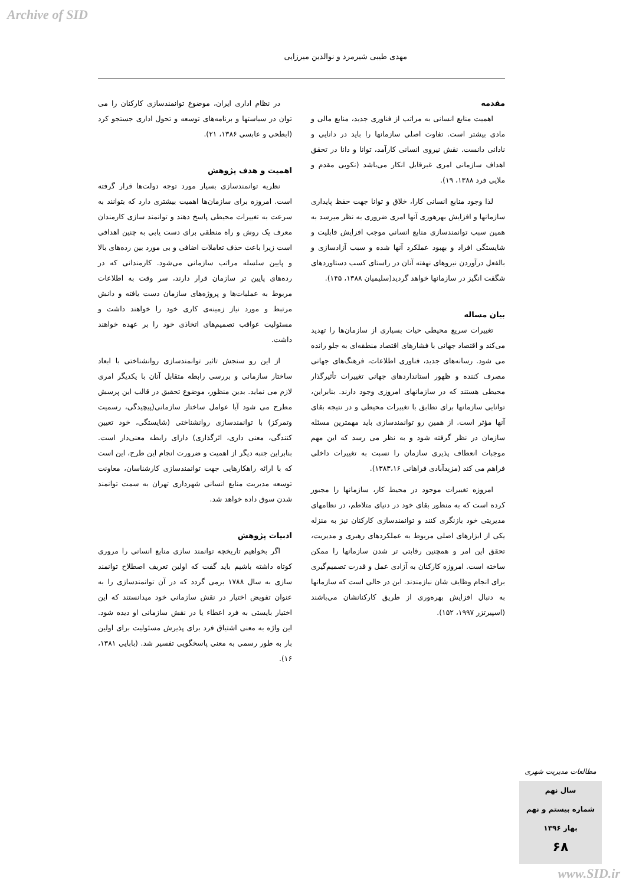Archive of SID
مهدی طیبی شیرمرد و نوالدین میرزایی
مقدمه
اهمیت منابع انسانی به مراتب از فناوری جدید، منابع مالی و مادی بیشتر است. تفاوت اصلی سازمانها را باید در دانایی و نادانی دانست. نقش نیروی انسانی کارآمد، توانا و دانا در تحقق اهداف سازمانی امری غیرقابل انکار می‌باشد (نکویی مقدم و ملایی فرد ۱۳۸۸، ۱۹).
لذا وجود منابع انسانی کارا، خلاق و توانا جهت حفظ پایداری سازمانها و افزایش بهرهوری آنها امری ضروری به نظر میرسد به همین سبب توانمندسازی منابع انسانی موجب افزایش قابلیت و شایستگی افراد و بهبود عملکرد آنها شده و سبب آزادسازی و بالفعل درآوردن نیروهای نهفته آنان در راستای کسب دستاوردهای شگفت انگیز در سازمانها خواهد گردید(سلیمیان ۱۳۸۸، ۱۴۵).
بیان مساله
تغییرات سریع محیطی حیات بسیاری از سازمان‌ها را تهدید می‌کند و اقتصاد جهانی با فشارهای اقتصاد منطقه‌ای به جلو رانده می شود. رسانه‌های جدید، فناوری اطلاعات، فرهنگ‌های جهانی مصرف کننده و ظهور استانداردهای جهانی تغییرات تأثیرگذار محیطی هستند که در سازمانهای امروزی وجود دارند. بنابراین، توانایی سازمانها برای تطابق با تغییرات محیطی و در نتیجه بقای آنها مؤثر است. از همین رو توانمندسازی باید مهمترین مسئله سازمان در نظر گرفته شود و به نظر می رسد که این مهم موجبات انعطاف پذیری سازمان را نسبت به تغییرات داخلی فراهم می کند (مزیدآبادی فراهانی ۱۳۸۳،۱۶).
امروزه تغییرات موجود در محیط کار، سازمانها را مجبور کرده است که به منظور بقای خود در دنیای متلاطم، در نظامهای مدیریتی خود بازنگری کنند و توانمندسازی کارکنان نیز به منزله یکی از ابزارهای اصلی مربوط به عملکردهای رهبری و مدیریت، تحقق این امر و همچنین رقابتی تر شدن سازمانها را ممکن ساخته است. امروزه کارکنان به آزادی عمل و قدرت تصمیم‌گیری برای انجام وظایف شان نیازمندند. این در حالی است که سازمانها به دنبال افزایش بهره‌وری از طریق کارکنانشان می‌باشند (اسپیرتزر ۱۹۹۷، ۱۵۲).
در نظام اداری ایران، موضوع توانمندسازی کارکنان را می توان در سیاستها و برنامه‌های توسعه و تحول اداری جستجو کرد (ابطحی و عابسی ۱۳۸۶، ۲۱).
اهمیت و هدف پژوهش
نظریه توانمندسازی بسیار مورد توجه دولت‌ها قرار گرفته است. امروزه برای سازمان‌ها اهمیت بیشتری دارد که بتوانند به سرعت به تغییرات محیطی پاسخ دهند و توانمند سازی کارمندان معرف یک روش و راه منطقی برای دست یابی به چنین اهدافی است زیرا باعث حذف تعاملات اضافی و بی مورد بین رده‌های بالا و پایین سلسله مراتب سازمانی می‌شود. کارمندانی که در رده‌های پایین تر سازمان قرار دارند، سر وقت به اطلاعات مربوط به عملیات‌ها و پروژه‌های سازمان دست یافته و دانش مرتبط و مورد نیاز زمینه‌ی کاری خود را خواهند داشت و مسئولیت عواقب تصمیم‌های اتخاذی خود را بر عهده خواهند داشت.
از این رو سنجش تاثیر توانمندسازی روانشناختی با ابعاد ساختار سازمانی و بررسی رابطه متقابل آنان با یکدیگر امری لازم می نماید. بدین منظور، موضوع تحقیق در قالب این پرسش مطرح می شود آیا عوامل ساختار سازمانی(پیچیدگی، رسمیت وتمرکز) با توانمندسازی روانشناختی (شایستگی، خود تعیین کنندگی، معنی داری، اثرگذاری) دارای رابطه معنی‌دار است. بنابراین جنبه دیگر از اهمیت و ضرورت انجام این طرح، این است که با ارائه راهکارهایی جهت توانمندسازی کارشناسان، معاونت توسعه مدیریت منابع انسانی شهرداری تهران به سمت توانمند شدن سوق داده خواهد شد.
ادبیات پژوهش
اگر بخواهیم تاریخچه توانمند سازی منابع انسانی را مروری کوتاه داشته باشیم باید گفت که اولین تعریف اصطلاح توانمند سازی به سال ۱۷۸۸ برمی گردد که در آن توانمندسازی را به عنوان تفویض اختیار در نقش سازمانی خود میدانستند که این اختیار بایستی به فرد اعطاء یا در نقش سازمانی او دیده شود. این واژه به معنی اشتیاق فرد برای پذیرش مسئولیت برای اولین بار به طور رسمی به معنی پاسخگویی تفسیر شد. (بابایی ۱۳۸۱، ۱۶).
مطالعات مدیریت شهری
سال نهم
شماره بیستم و نهم
بهار ۱۳۹۶
۶۸
www.SID.ir